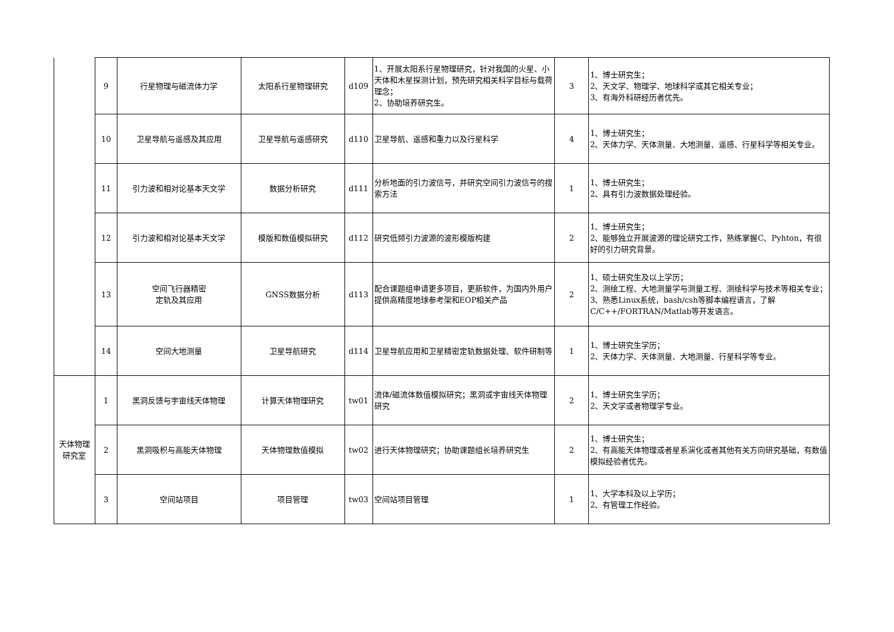| | 9 | 行星物理与磁流体力学 | 太阳系行星物理研究 | d109 | 1、开展太阳系行星物理研究，针对我国的火星、小天体和木星探测计划，预先研究相关科学目标与载荷理念； 2、协助培养研究生。 | 3 | 1、博士研究生； 2、天文学、物理学、地球科学或其它相关专业； 3、有海外科研经历者优先。 |
| | 10 | 卫星导航与遥感及其应用 | 卫星导航与遥感研究 | d110 | 卫星导航、遥感和重力以及行星科学 | 4 | 1、博士研究生； 2、天体力学、天体测量、大地测量、遥感、行星科学等相关专业。 |
| | 11 | 引力波和相对论基本天文学 | 数据分析研究 | d111 | 分析地面的引力波信号，并研究空间引力波信号的搜索方法 | 1 | 1、博士研究生； 2、具有引力波数据处理经验。 |
| | 12 | 引力波和相对论基本天文学 | 模版和数值模拟研究 | d112 | 研究低频引力波源的波形模版构建 | 2 | 1、博士研究生； 2、能够独立开展波源的理论研究工作，熟练掌握C、Pyhton，有很好的引力研究背景。 |
| | 13 | 空间飞行器精密 定轨及其应用 | GNSS数据分析 | d113 | 配合课题组申请更多项目，更新软件，为国内外用户提供高精度地球参考架和EOP相关产品 | 2 | 1、硕士研究生及以上学历； 2、测绘工程、大地测量学与测量工程、测绘科学与技术等相关专业； 3、熟悉Linux系统，bash/csh等脚本编程语言，了解C/C++/FORTRAN/Matlab等开发语言。 |
| | 14 | 空间大地测量 | 卫星导航研究 | d114 | 卫星导航应用和卫星精密定轨数据处理、软件研制等 | 1 | 1、博士研究生学历； 2、天体力学、天体测量、大地测量、行星科学等专业。 |
| 天体物理 研究室 | 1 | 黑洞反馈与宇宙线天体物理 | 计算天体物理研究 | tw01 | 流体/磁流体数值模拟研究；黑洞或宇宙线天体物理研究 | 2 | 1、博士研究生学历； 2、天文学或者物理学专业。 |
| | 2 | 黑洞吸积与高能天体物理 | 天体物理数值模拟 | tw02 | 进行天体物理研究；协助课题组长培养研究生 | 2 | 1、博士研究生； 2、有高能天体物理或者星系演化或者其他有关方向研究基础，有数值模拟经验者优先。 |
| | 3 | 空间站项目 | 项目管理 | tw03 | 空间站项目管理 | 1 | 1、大学本科及以上学历； 2、有管理工作经验。 |